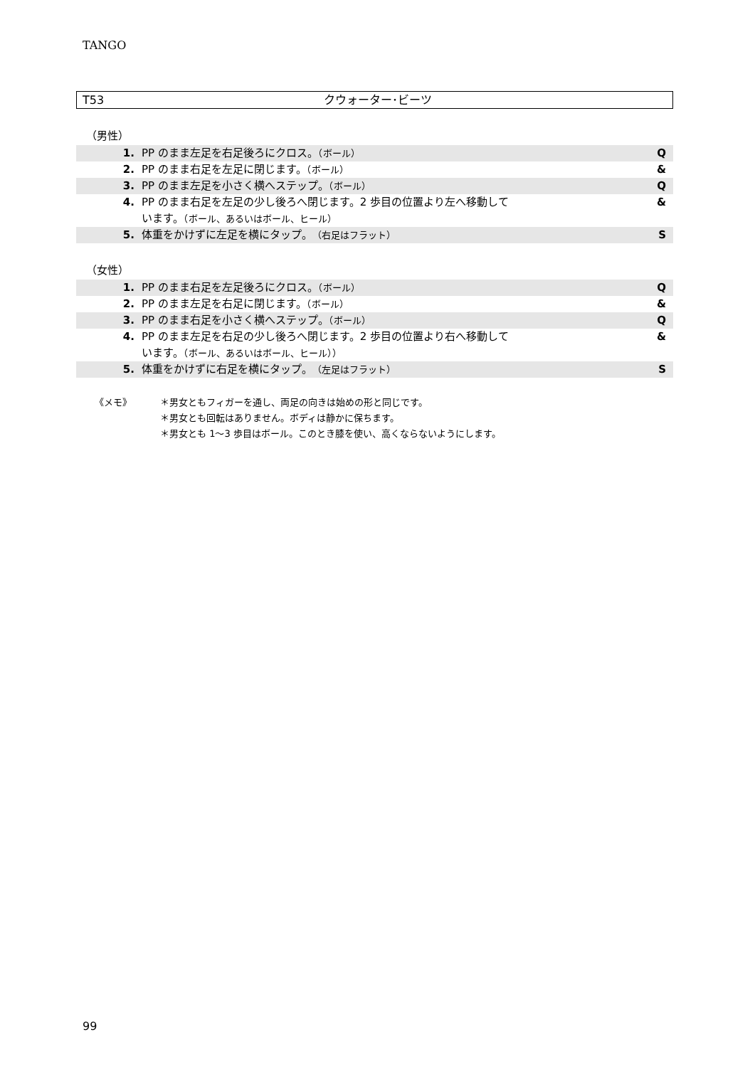TANGO
T53 クウォーター･ビーツ
（男性）
| 1. | PP のまま左足を右足後ろにクロス。 （ボール） | Q |
| 2. | PP のまま右足を左足に閉じます。 （ボール） | & |
| 3. | PP のまま左足を小さく横へステップ。 （ボール） | Q |
| 4. | PP のまま右足を左足の少し後ろへ閉じます。2 歩目の位置より左へ移動して います。 （ボール、あるいはボール、ヒール） | & |
| 5. | 体重をかけずに左足を横にタップ。 （右足はフラット） | S |
（女性）
| 1. | PP のまま右足を左足後ろにクロス。 （ボール） | Q |
| 2. | PP のまま左足を右足に閉じます。 （ボール） | & |
| 3. | PP のまま右足を小さく横へステップ。 （ボール） | Q |
| 4. | PP のまま左足を右足の少し後ろへ閉じます。2 歩目の位置より右へ移動して います。 （ボール、あるいはボール、ヒール）） | & |
| 5. | 体重をかけずに右足を横にタップ。 （左足はフラット） | S |
《メモ》 ＊男女ともフィガーを通し、両足の向きは始めの形と同じです。
＊男女とも回転はありません。ボディは静かに保ちます。
＊男女とも 1～3 歩目はボール。このとき膝を使い、高くならないようにします。
99